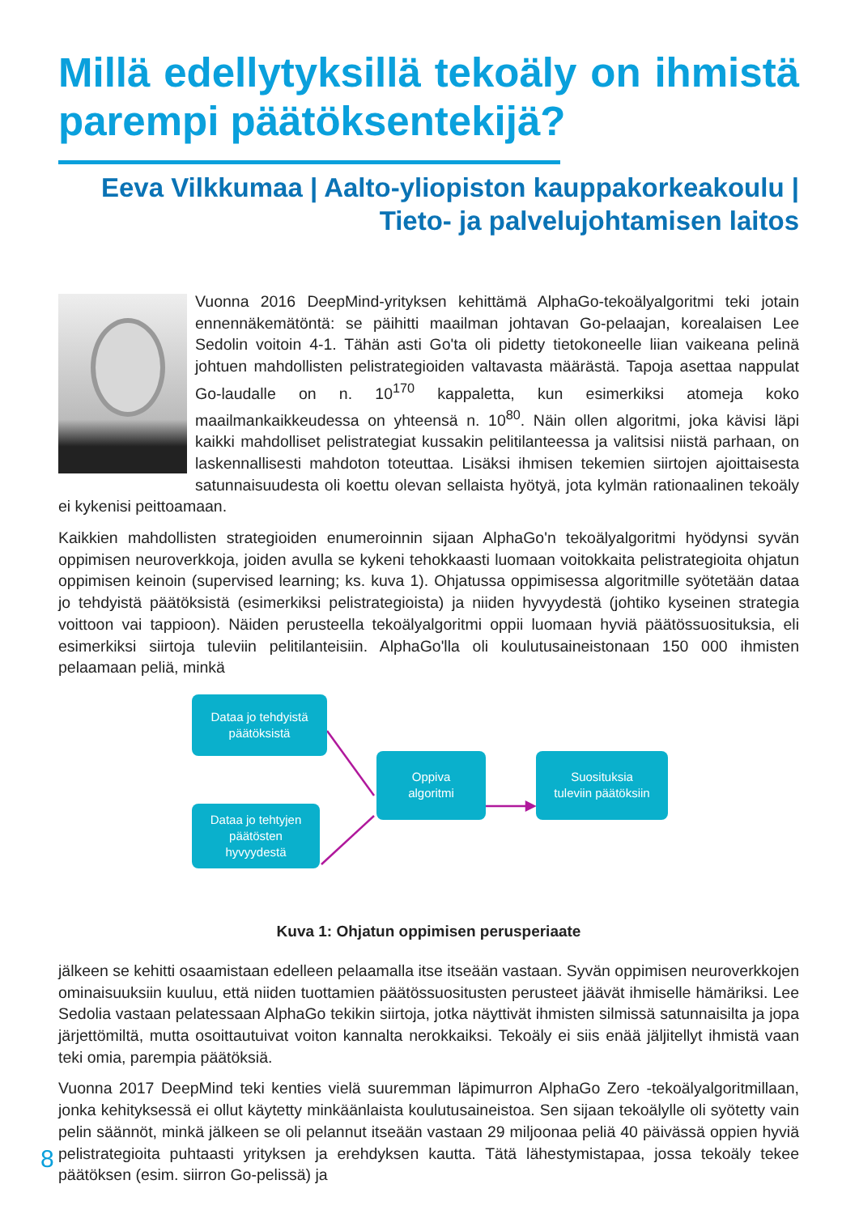Millä edellytyksillä tekoäly on ihmistä parempi päätöksentekijä?
Eeva Vilkkumaa | Aalto-yliopiston kauppakorkeakoulu | Tieto- ja palvelujohtamisen laitos
Vuonna 2016 DeepMind-yrityksen kehittämä AlphaGo-tekoälyalgoritmi teki jotain ennennäkemätöntä: se päihitti maailman johtavan Go-pelaajan, korealaisen Lee Sedolin voitoin 4-1. Tähän asti Go'ta oli pidetty tietokoneelle liian vaikeana pelinä johtuen mahdollisten pelistrategioiden valtavasta määrästä. Tapoja asettaa nappulat Go-laudalle on n. 10<sup>170</sup> kappaletta, kun esimerkiksi atomeja koko maailmankaikkeudessa on yhteensä n. 10<sup>80</sup>. Näin ollen algoritmi, joka kävisi läpi kaikki mahdolliset pelistrategiat kussakin pelitilanteessa ja valitsisi niistä parhaan, on laskennallisesti mahdoton toteuttaa. Lisäksi ihmisen tekemien siirtojen ajoittaisesta satunnaisuudesta oli koettu olevan sellaista hyötyä, jota kylmän rationaalinen tekoäly ei kykenisi peittoamaan.
Kaikkien mahdollisten strategioiden enumeroinnin sijaan AlphaGo'n tekoälyalgoritmi hyödynsi syvän oppimisen neuroverkkoja, joiden avulla se kykeni tehokkaasti luomaan voitokkaita pelistrategioita ohjatun oppimisen keinoin (supervised learning; ks. kuva 1). Ohjatussa oppimisessa algoritmille syötetään dataa jo tehdyistä päätöksistä (esimerkiksi pelistrategioista) ja niiden hyvyydestä (johtiko kyseinen strategia voittoon vai tappioon). Näiden perusteella tekoälyalgoritmi oppii luomaan hyviä päätössuosituksia, eli esimerkiksi siirtoja tuleviin pelitilanteisiin. AlphaGo'lla oli koulutusaineistonaan 150 000 ihmisten pelaamaan peliä, minkä
Dataa jo tehdyistä
päätöksistä
Dataa jo tehtyjen
päätösten
hyvyydestä
Oppiva
algoritmi
Suosituksia
tuleviin päätöksiin
Kuva 1: Ohjatun oppimisen perusperiaate
jälkeen se kehitti osaamistaan edelleen pelaamalla itse itseään vastaan. Syvän oppimisen neuroverkkojen ominaisuuksiin kuuluu, että niiden tuottamien päätössuositusten perusteet jäävät ihmiselle hämäriksi. Lee Sedolia vastaan pelatessaan AlphaGo tekikin siirtoja, jotka näyttivät ihmisten silmissä satunnaisilta ja jopa järjettömiltä, mutta osoittautuivat voiton kannalta nerokkaiksi. Tekoäly ei siis enää jäljitellyt ihmistä vaan teki omia, parempia päätöksiä.
Vuonna 2017 DeepMind teki kenties vielä suuremman läpimurron AlphaGo Zero -tekoälyalgoritmillaan, jonka kehityksessä ei ollut käytetty minkäänlaista koulutusaineistoa. Sen sijaan tekoälylle oli syötetty vain pelin säännöt, minkä jälkeen se oli pelannut itseään vastaan 29 miljoonaa peliä 40 päivässä oppien hyviä pelistrategioita puhtaasti yrityksen ja erehdyksen kautta. Tätä lähestymistapaa, jossa tekoäly tekee päätöksen (esim. siirron Go-pelissä) ja
8